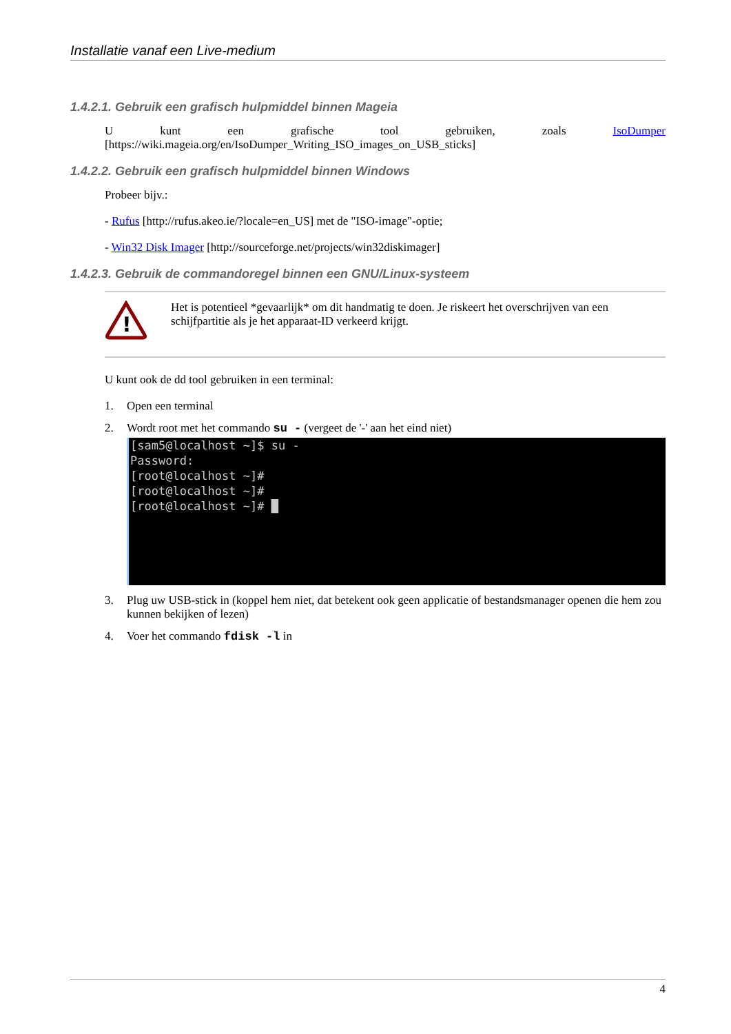Installatie vanaf een Live-medium
1.4.2.1. Gebruik een grafisch hulpmiddel binnen Mageia
U kunt een grafische tool gebruiken, zoals IsoDumper [https://wiki.mageia.org/en/IsoDumper_Writing_ISO_images_on_USB_sticks]
1.4.2.2. Gebruik een grafisch hulpmiddel binnen Windows
Probeer bijv.:
- Rufus [http://rufus.akeo.ie/?locale=en_US] met de "ISO-image"-optie;
- Win32 Disk Imager [http://sourceforge.net/projects/win32diskimager]
1.4.2.3. Gebruik de commandoregel binnen een GNU/Linux-systeem
!
Het is potentieel *gevaarlijk* om dit handmatig te doen. Je riskeert het overschrijven van een schijfpartitie als je het apparaat-ID verkeerd krijgt.
U kunt ook de dd tool gebruiken in een terminal:
1. Open een terminal
2. Wordt root met het commando su - (vergeet de '-' aan het eind niet)
[sam5@localhost ~]$ su - Password: [root@localhost ~]# [root@localhost ~]# [root@localhost ~]# █
3. Plug uw USB-stick in (koppel hem niet, dat betekent ook geen applicatie of bestandsmanager openen die hem zou kunnen bekijken of lezen)
4. Voer het commando fdisk -l in
4